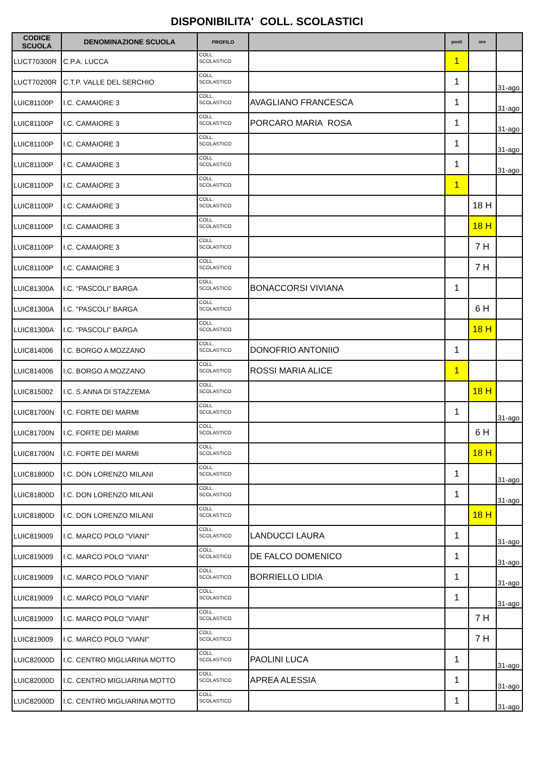DISPONIBILITA' COLL. SCOLASTICI
| CODICE SCUOLA | DENOMINAZIONE SCUOLA | PROFILO | | posti | ore | |
| --- | --- | --- | --- | --- | --- | --- |
| LUCT70300R | C.P.A. LUCCA | COLL. SCOLASTICO | | 1 | | |
| LUCT70200R | C.T.P. VALLE DEL SERCHIO | COLL. SCOLASTICO | | 1 | | 31-ago |
| LUIC81100P | I.C. CAMAIORE 3 | COLL. SCOLASTICO | AVAGLIANO FRANCESCA | 1 | | 31-ago |
| LUIC81100P | I.C. CAMAIORE 3 | COLL. SCOLASTICO | PORCARO MARIA ROSA | 1 | | 31-ago |
| LUIC81100P | I.C. CAMAIORE 3 | COLL. SCOLASTICO | | 1 | | 31-ago |
| LUIC81100P | I.C. CAMAIORE 3 | COLL. SCOLASTICO | | 1 | | 31-ago |
| LUIC81100P | I.C. CAMAIORE 3 | COLL. SCOLASTICO | | 1 | | |
| LUIC81100P | I.C. CAMAIORE 3 | COLL. SCOLASTICO | | | 18 H | |
| LUIC81100P | I.C. CAMAIORE 3 | COLL. SCOLASTICO | | | 18 H | |
| LUIC81100P | I.C. CAMAIORE 3 | COLL. SCOLASTICO | | | 7 H | |
| LUIC81100P | I.C. CAMAIORE 3 | COLL. SCOLASTICO | | | 7 H | |
| LUIC81300A | I.C. "PASCOLI" BARGA | COLL. SCOLASTICO | BONACCORSI VIVIANA | 1 | | |
| LUIC81300A | I.C. "PASCOLI" BARGA | COLL. SCOLASTICO | | | 6 H | |
| LUIC81300A | I.C. "PASCOLI" BARGA | COLL. SCOLASTICO | | | 18 H | |
| LUIC814006 | I.C. BORGO A MOZZANO | COLL. SCOLASTICO | DONOFRIO ANTONIIO | 1 | | |
| LUIC814006 | I.C. BORGO A MOZZANO | COLL. SCOLASTICO | ROSSI MARIA ALICE | 1 | | |
| LUIC815002 | I.C. S.ANNA DI STAZZEMA | COLL. SCOLASTICO | | | 18 H | |
| LUIC81700N | I.C. FORTE DEI MARMI | COLL. SCOLASTICO | | 1 | | 31-ago |
| LUIC81700N | I.C. FORTE DEI MARMI | COLL. SCOLASTICO | | | 6 H | |
| LUIC81700N | I.C. FORTE DEI MARMI | COLL. SCOLASTICO | | | 18 H | |
| LUIC81800D | I.C. DON LORENZO MILANI | COLL. SCOLASTICO | | 1 | | 31-ago |
| LUIC81800D | I.C. DON LORENZO MILANI | COLL. SCOLASTICO | | 1 | | 31-ago |
| LUIC81800D | I.C. DON LORENZO MILANI | COLL. SCOLASTICO | | | 18 H | |
| LUIC819009 | I.C. MARCO POLO "VIANI" | COLL. SCOLASTICO | LANDUCCI LAURA | 1 | | 31-ago |
| LUIC819009 | I.C. MARCO POLO "VIANI" | COLL. SCOLASTICO | DE FALCO DOMENICO | 1 | | 31-ago |
| LUIC819009 | I.C. MARCO POLO "VIANI" | COLL. SCOLASTICO | BORRIELLO LIDIA | 1 | | 31-ago |
| LUIC819009 | I.C. MARCO POLO "VIANI" | COLL. SCOLASTICO | | 1 | | 31-ago |
| LUIC819009 | I.C. MARCO POLO "VIANI" | COLL. SCOLASTICO | | | 7 H | |
| LUIC819009 | I.C. MARCO POLO "VIANI" | COLL. SCOLASTICO | | | 7 H | |
| LUIC82000D | I.C. CENTRO MIGLIARINA MOTTO | COLL. SCOLASTICO | PAOLINI LUCA | 1 | | 31-ago |
| LUIC82000D | I.C. CENTRO MIGLIARINA MOTTO | COLL. SCOLASTICO | APREA ALESSIA | 1 | | 31-ago |
| LUIC82000D | I.C. CENTRO MIGLIARINA MOTTO | COLL. SCOLASTICO | | 1 | | 31-ago |